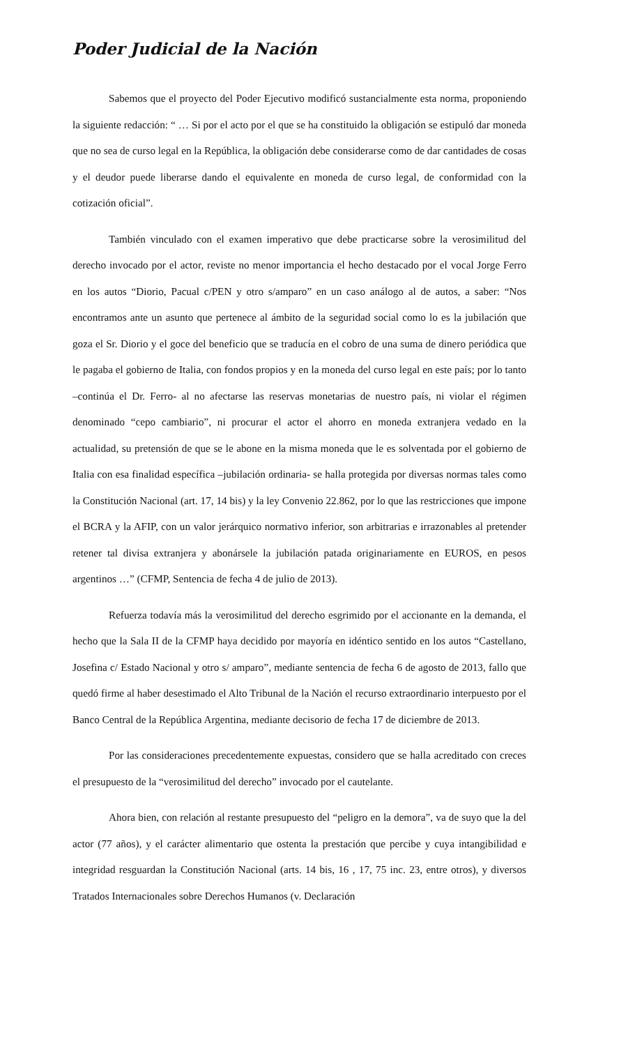Poder Judicial de la Nación
Sabemos que el proyecto del Poder Ejecutivo modificó sustancialmente esta norma, proponiendo la siguiente redacción: “ … Si por el acto por el que se ha constituido la obligación se estipuló dar moneda que no sea de curso legal en la República, la obligación debe considerarse como de dar cantidades de cosas y el deudor puede liberarse dando el equivalente en moneda de curso legal, de conformidad con la cotización oficial”.
También vinculado con el examen imperativo que debe practicarse sobre la verosimilitud del derecho invocado por el actor, reviste no menor importancia el hecho destacado por el vocal Jorge Ferro en los autos “Diorio, Pacual c/PEN y otro s/amparo” en un caso análogo al de autos, a saber: “Nos encontramos ante un asunto que pertenece al ámbito de la seguridad social como lo es la jubilación que goza el Sr. Diorio y el goce del beneficio que se traducía en el cobro de una suma de dinero periódica que le pagaba el gobierno de Italia, con fondos propios y en la moneda del curso legal en este país; por lo tanto –continúa el Dr. Ferro- al no afectarse las reservas monetarias de nuestro país, ni violar el régimen denominado “cepo cambiario”, ni procurar el actor el ahorro en moneda extranjera vedado en la actualidad, su pretensión de que se le abone en la misma moneda que le es solventada por el gobierno de Italia con esa finalidad específica –jubilación ordinaria- se halla protegida por diversas normas tales como la Constitución Nacional (art. 17, 14 bis) y la ley Convenio 22.862, por lo que las restricciones que impone el BCRA y la AFIP, con un valor jerárquico normativo inferior, son arbitrarias e irrazonables al pretender retener tal divisa extranjera y abonársele la jubilación patada originariamente en EUROS, en pesos argentinos …” (CFMP, Sentencia de fecha 4 de julio de 2013).
Refuerza todavía más la verosimilitud del derecho esgrimido por el accionante en la demanda, el hecho que la Sala II de la CFMP haya decidido por mayoría en idéntico sentido en los autos “Castellano, Josefina c/ Estado Nacional y otro s/ amparo”, mediante sentencia de fecha 6 de agosto de 2013, fallo que quedó firme al haber desestimado el Alto Tribunal de la Nación el recurso extraordinario interpuesto por el Banco Central de la República Argentina, mediante decisorio de fecha 17 de diciembre de 2013.
Por las consideraciones precedentemente expuestas, considero que se halla acreditado con creces el presupuesto de la “verosimilitud del derecho” invocado por el cautelante.
Ahora bien, con relación al restante presupuesto del “peligro en la demora”, va de suyo que la del actor (77 años), y el carácter alimentario que ostenta la prestación que percibe y cuya intangibilidad e integridad resguardan la Constitución Nacional (arts. 14 bis, 16 , 17, 75 inc. 23, entre otros), y diversos Tratados Internacionales sobre Derechos Humanos (v. Declaración